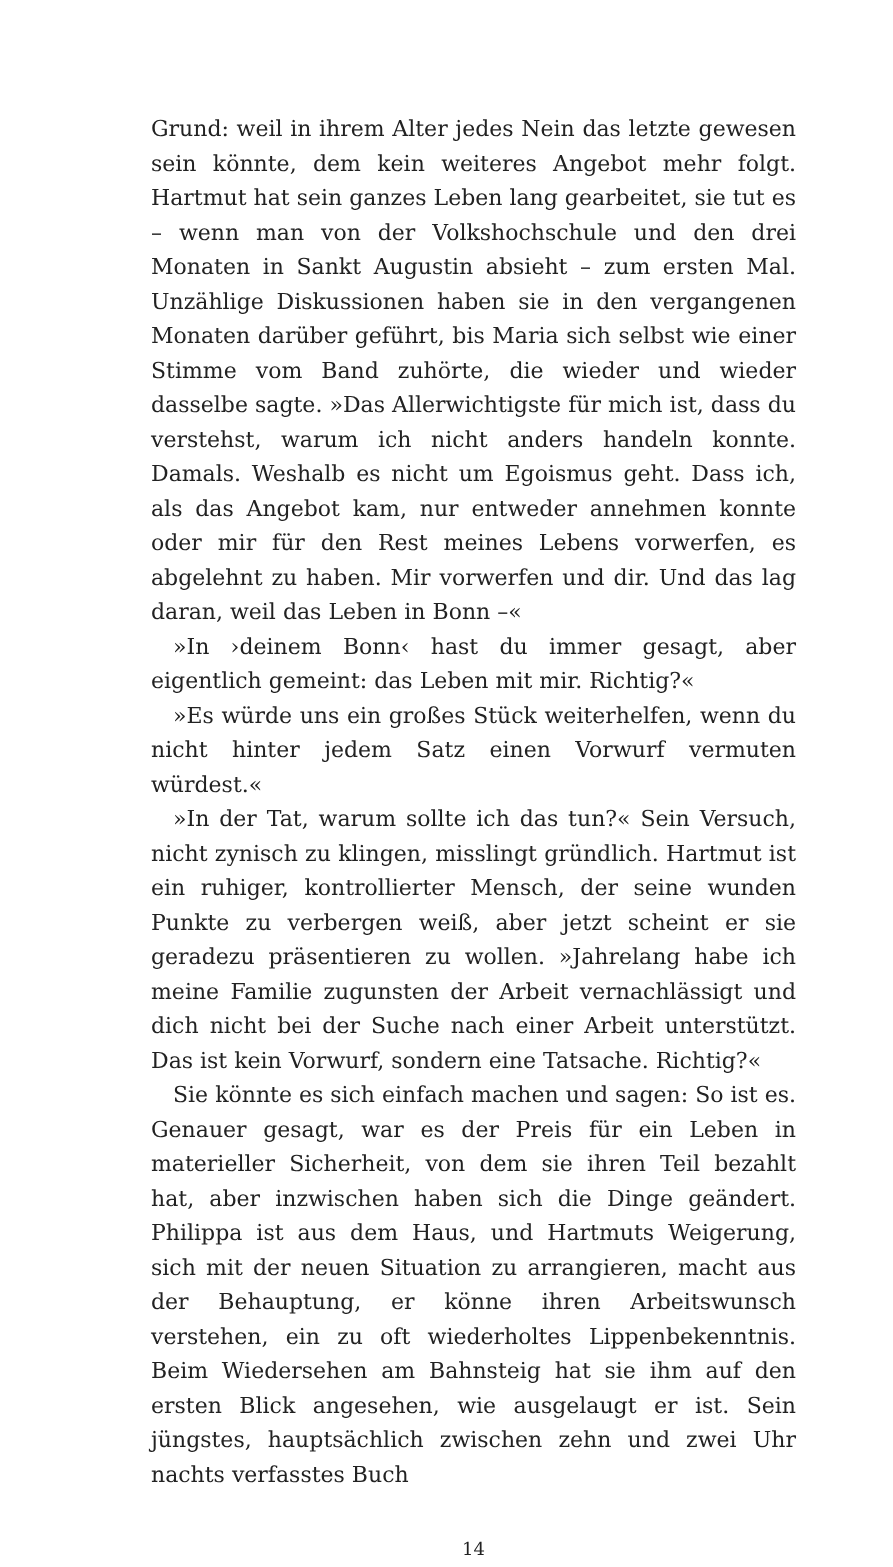Grund: weil in ihrem Alter jedes Nein das letzte gewesen sein könnte, dem kein weiteres Angebot mehr folgt. Hartmut hat sein ganzes Leben lang gearbeitet, sie tut es – wenn man von der Volkshochschule und den drei Monaten in Sankt Augustin absieht – zum ersten Mal. Unzählige Diskussionen haben sie in den vergangenen Monaten darüber geführt, bis Maria sich selbst wie einer Stimme vom Band zuhörte, die wieder und wieder dasselbe sagte. »Das Allerwichtigste für mich ist, dass du verstehst, warum ich nicht anders handeln konnte. Damals. Weshalb es nicht um Egoismus geht. Dass ich, als das Angebot kam, nur entweder annehmen konnte oder mir für den Rest meines Lebens vorwerfen, es abgelehnt zu haben. Mir vorwerfen und dir. Und das lag daran, weil das Leben in Bonn –«
»In ›deinem Bonn‹ hast du immer gesagt, aber eigentlich gemeint: das Leben mit mir. Richtig?«
»Es würde uns ein großes Stück weiterhelfen, wenn du nicht hinter jedem Satz einen Vorwurf vermuten würdest.«
»In der Tat, warum sollte ich das tun?« Sein Versuch, nicht zynisch zu klingen, misslingt gründlich. Hartmut ist ein ruhiger, kontrollierter Mensch, der seine wunden Punkte zu verbergen weiß, aber jetzt scheint er sie geradezu präsentieren zu wollen. »Jahrelang habe ich meine Familie zugunsten der Arbeit vernachlässigt und dich nicht bei der Suche nach einer Arbeit unterstützt. Das ist kein Vorwurf, sondern eine Tatsache. Richtig?«
Sie könnte es sich einfach machen und sagen: So ist es. Genauer gesagt, war es der Preis für ein Leben in materieller Sicherheit, von dem sie ihren Teil bezahlt hat, aber inzwischen haben sich die Dinge geändert. Philippa ist aus dem Haus, und Hartmuts Weigerung, sich mit der neuen Situation zu arrangieren, macht aus der Behauptung, er könne ihren Arbeitswunsch verstehen, ein zu oft wiederholtes Lippenbekenntnis. Beim Wiedersehen am Bahnsteig hat sie ihm auf den ersten Blick angesehen, wie ausgelaugt er ist. Sein jüngstes, hauptsächlich zwischen zehn und zwei Uhr nachts verfasstes Buch
14